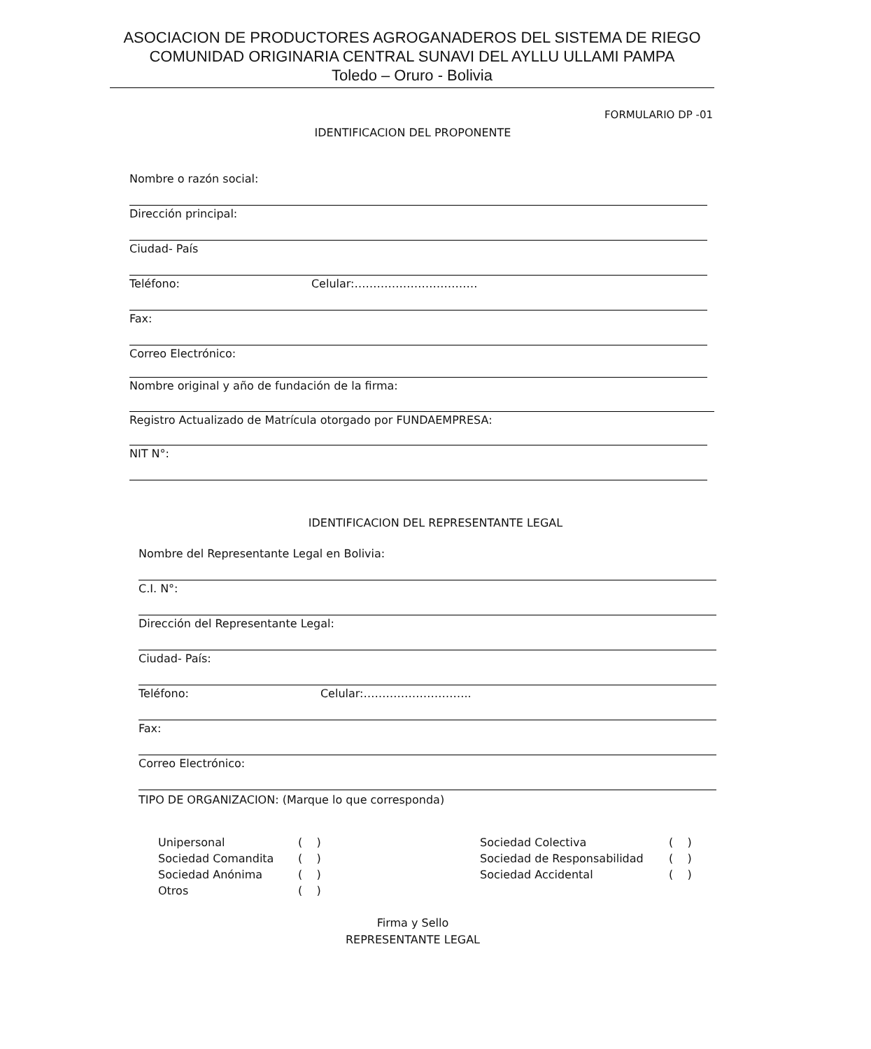ASOCIACION DE PRODUCTORES AGROGANADEROS DEL SISTEMA DE RIEGO
COMUNIDAD ORIGINARIA CENTRAL SUNAVI DEL AYLLU ULLAMI PAMPA
Toledo – Oruro - Bolivia
FORMULARIO DP -01
IDENTIFICACION DEL PROPONENTE
Nombre o razón social:
Dirección principal:
Ciudad- País
Teléfono: Celular:……………………………
Fax:
Correo Electrónico:
Nombre original y año de fundación de la firma:
Registro Actualizado de Matrícula otorgado por FUNDAEMPRESA:
NIT N°:
IDENTIFICACION DEL REPRESENTANTE LEGAL
Nombre del Representante Legal en Bolivia:
C.I. N°:
Dirección del Representante Legal:
Ciudad- País:
Teléfono: Celular:………………………..
Fax:
Correo Electrónico:
TIPO DE ORGANIZACION: (Marque lo que corresponda)
Unipersonal ( ) Sociedad Colectiva ( ) Sociedad Comandita ( ) Sociedad de Responsabilidad ( ) Sociedad Anónima ( ) Sociedad Accidental ( ) Otros ( )
Firma y Sello
REPRESENTANTE LEGAL